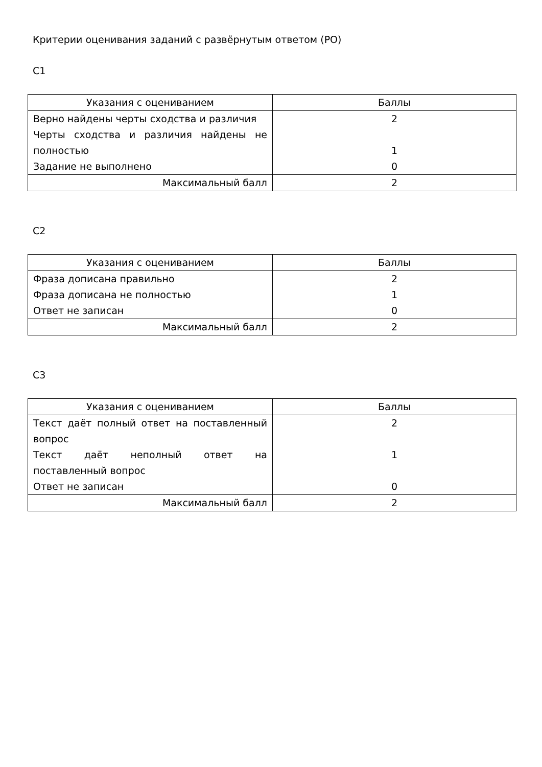Критерии оценивания заданий с развёрнутым ответом (РО)
С1
| Указания с оцениванием | Баллы |
| --- | --- |
| Верно найдены черты сходства и различия Черты сходства и различия найдены не полностью Задание не выполнено | 2 1 0 |
| Максимальный балл | 2 |
С2
| Указания с оцениванием | Баллы |
| --- | --- |
| Фраза дописана правильно Фраза дописана не полностью Ответ не записан | 2 1 0 |
| Максимальный балл | 2 |
С3
| Указания с оцениванием | Баллы |
| --- | --- |
| Текст даёт полный ответ на поставленный вопрос Текст даёт неполный ответ на поставленный вопрос Ответ не записан | 2 1 0 |
| Максимальный балл | 2 |